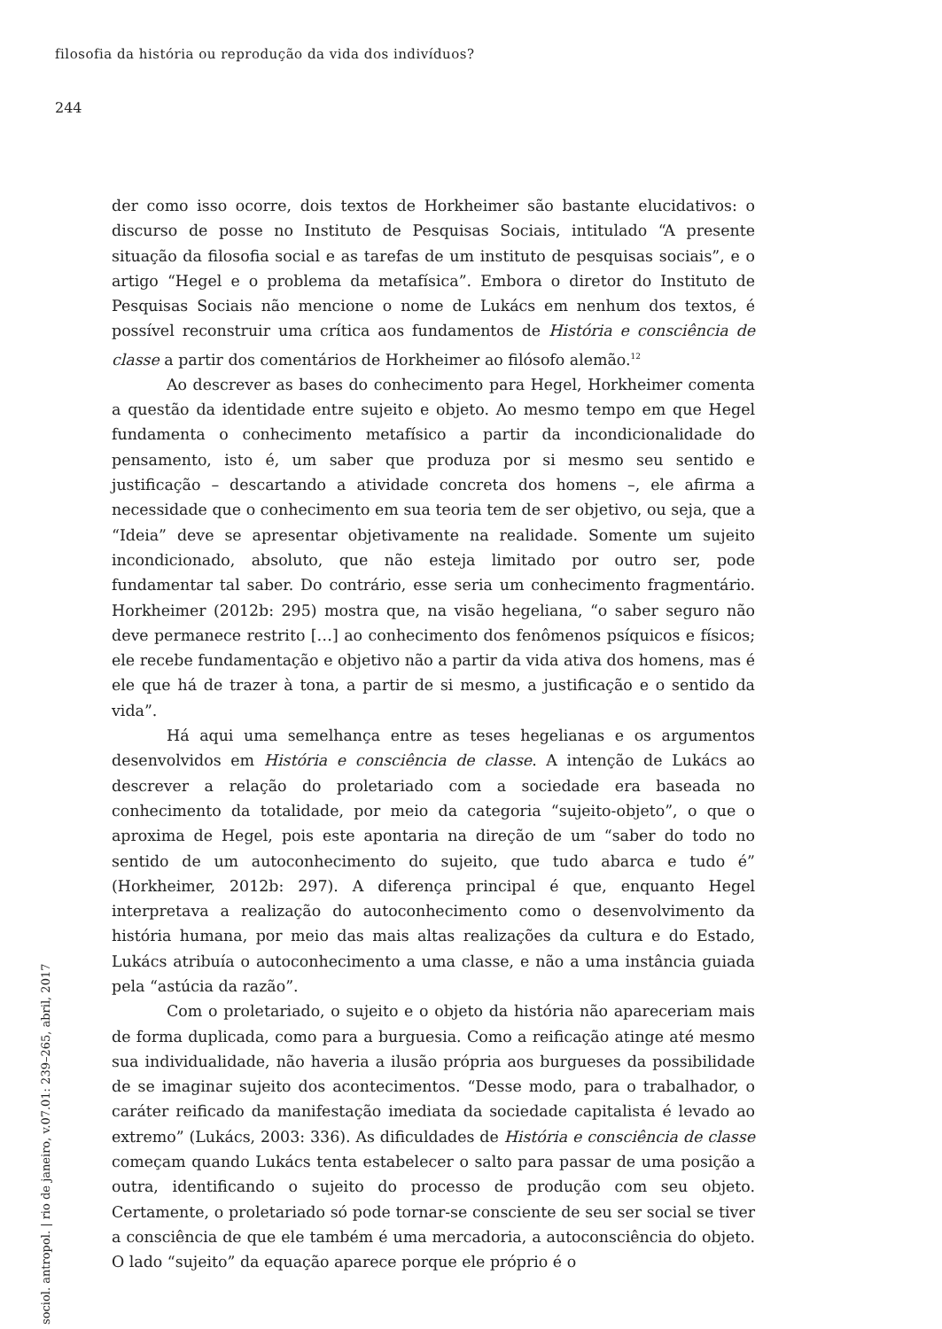filosofia da história ou reprodução da vida dos indivíduos?
244
der como isso ocorre, dois textos de Horkheimer são bastante elucidativos: o discurso de posse no Instituto de Pesquisas Sociais, intitulado “A presente situação da filosofia social e as tarefas de um instituto de pesquisas sociais”, e o artigo “Hegel e o problema da metafísica”. Embora o diretor do Instituto de Pesquisas Sociais não mencione o nome de Lukács em nenhum dos textos, é possível reconstruir uma crítica aos fundamentos de História e consciência de classe a partir dos comentários de Horkheimer ao filósofo alemão.<sup>12</sup>
Ao descrever as bases do conhecimento para Hegel, Horkheimer comenta a questão da identidade entre sujeito e objeto. Ao mesmo tempo em que Hegel fundamenta o conhecimento metafísico a partir da incondicionalidade do pensamento, isto é, um saber que produza por si mesmo seu sentido e justificação – descartando a atividade concreta dos homens –, ele afirma a necessidade que o conhecimento em sua teoria tem de ser objetivo, ou seja, que a “Ideia” deve se apresentar objetivamente na realidade. Somente um sujeito incondicionado, absoluto, que não esteja limitado por outro ser, pode fundamentar tal saber. Do contrário, esse seria um conhecimento fragmentário. Horkheimer (2012b: 295) mostra que, na visão hegeliana, “o saber seguro não deve permanece restrito […] ao conhecimento dos fenômenos psíquicos e físicos; ele recebe fundamentação e objetivo não a partir da vida ativa dos homens, mas é ele que há de trazer à tona, a partir de si mesmo, a justificação e o sentido da vida”.
Há aqui uma semelhança entre as teses hegelianas e os argumentos desenvolvidos em História e consciência de classe. A intenção de Lukács ao descrever a relação do proletariado com a sociedade era baseada no conhecimento da totalidade, por meio da categoria “sujeito-objeto”, o que o aproxima de Hegel, pois este apontaria na direção de um “saber do todo no sentido de um autoconhecimento do sujeito, que tudo abarca e tudo é” (Horkheimer, 2012b: 297). A diferença principal é que, enquanto Hegel interpretava a realização do autoconhecimento como o desenvolvimento da história humana, por meio das mais altas realizações da cultura e do Estado, Lukács atribuía o autoconhecimento a uma classe, e não a uma instância guiada pela “astúcia da razão”.
Com o proletariado, o sujeito e o objeto da história não apareceriam mais de forma duplicada, como para a burguesia. Como a reificação atinge até mesmo sua individualidade, não haveria a ilusão própria aos burgueses da possibilidade de se imaginar sujeito dos acontecimentos. “Desse modo, para o trabalhador, o caráter reificado da manifestação imediata da sociedade capitalista é levado ao extremo” (Lukács, 2003: 336). As dificuldades de História e consciência de classe começam quando Lukács tenta estabelecer o salto para passar de uma posição a outra, identificando o sujeito do processo de produção com seu objeto. Certamente, o proletariado só pode tornar-se consciente de seu ser social se tiver a consciência de que ele também é uma mercadoria, a autoconsciência do objeto. O lado “sujeito” da equação aparece porque ele próprio é o
sociol. antropol. | rio de janeiro, v.07.01: 239–265, abril, 2017